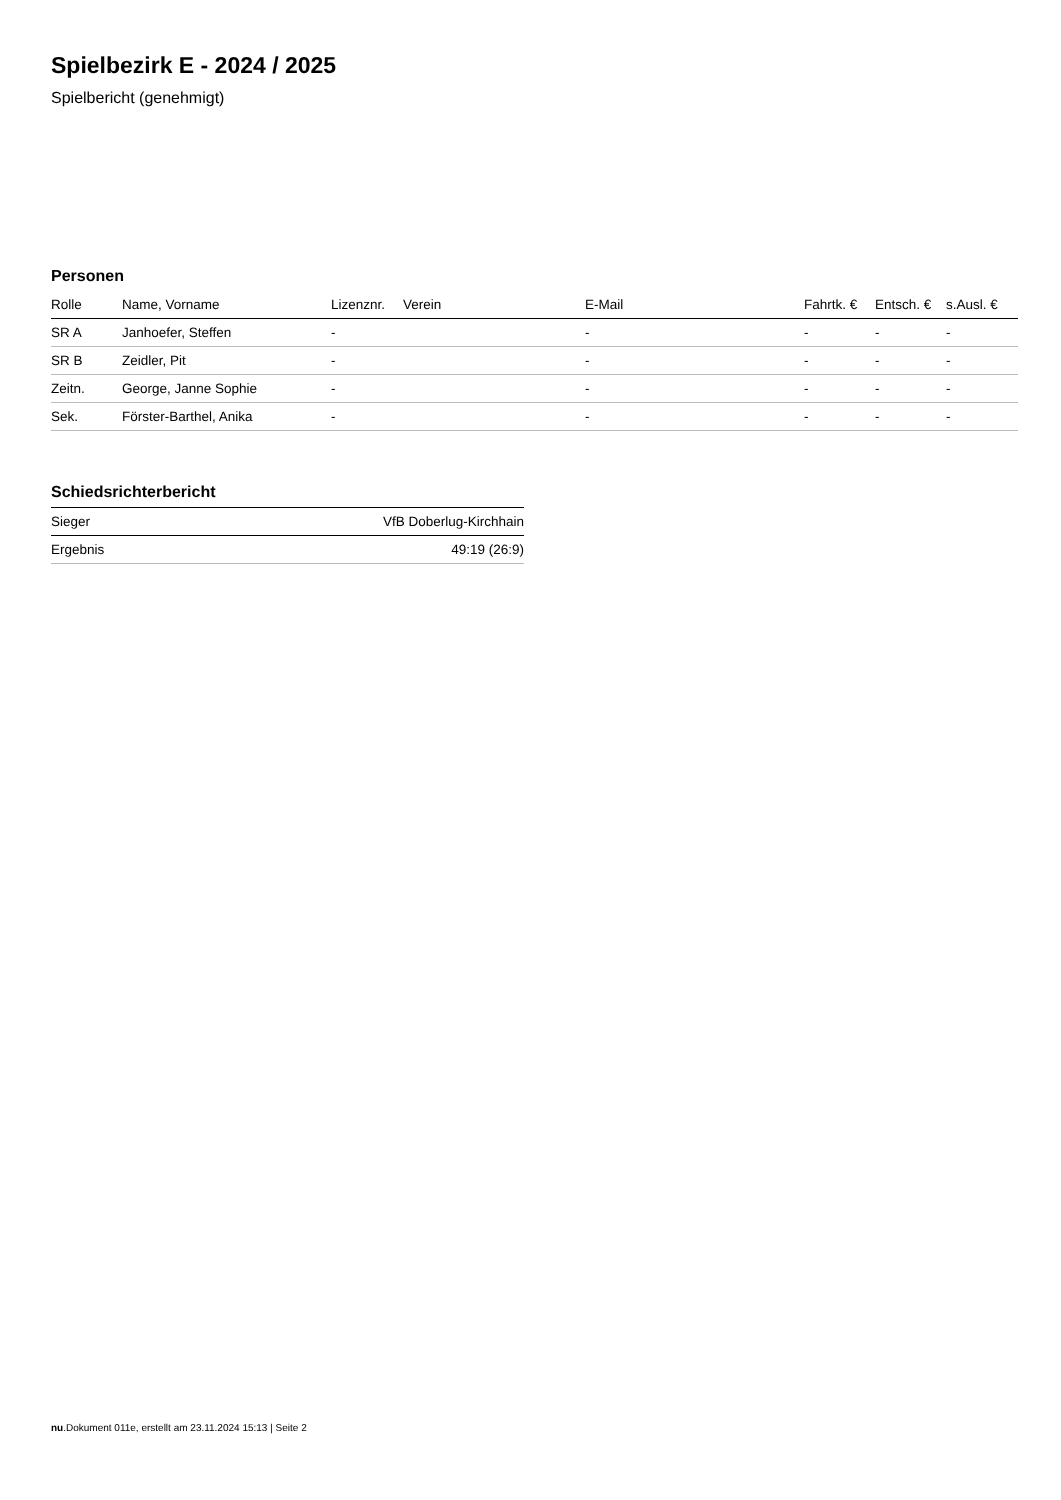Spielbezirk E - 2024 / 2025
Spielbericht (genehmigt)
Personen
| Rolle | Name, Vorname | Lizenznr. | Verein | E-Mail | Fahrtk. € | Entsch. € | s.Ausl. € |
| --- | --- | --- | --- | --- | --- | --- | --- |
| SR A | Janhoefer, Steffen | - | | - | - | - | - |
| SR B | Zeidler, Pit | - | | - | - | - | - |
| Zeitn. | George, Janne Sophie | - | | - | - | - | - |
| Sek. | Förster-Barthel, Anika | - | | - | - | - | - |
Schiedsrichterbericht
| Sieger | VfB Doberlug-Kirchhain |
| Ergebnis | 49:19 (26:9) |
nu.Dokument 011e, erstellt am 23.11.2024 15:13 | Seite 2